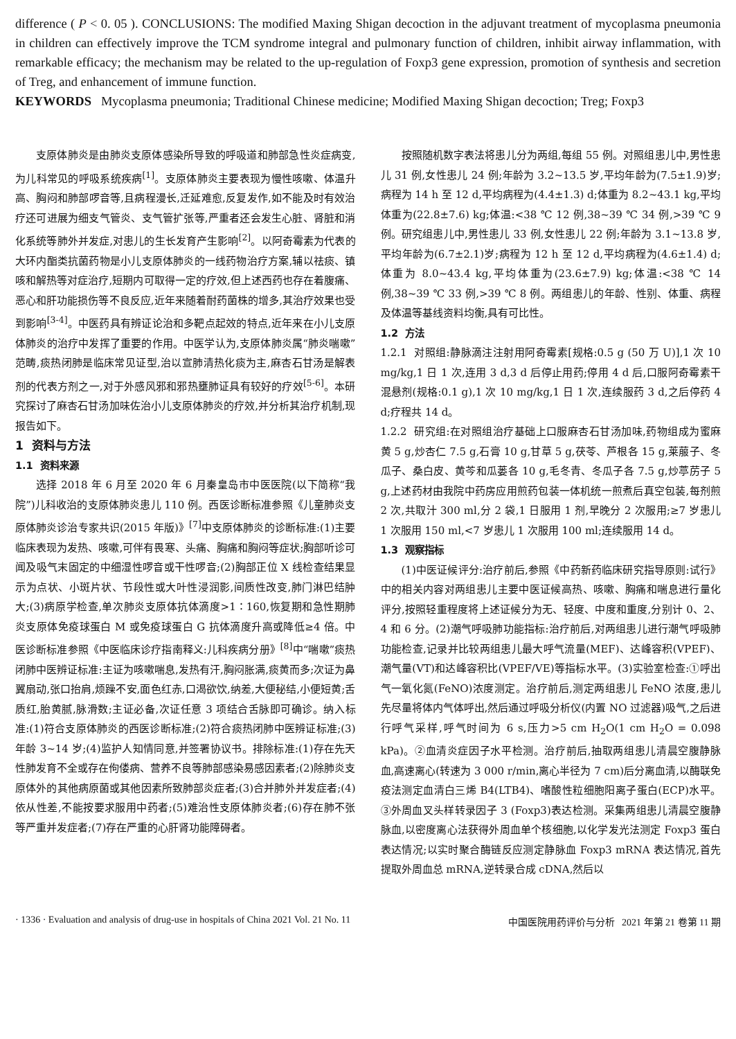difference ( P < 0. 05 ). CONCLUSIONS: The modified Maxing Shigan decoction in the adjuvant treatment of mycoplasma pneumonia in children can effectively improve the TCM syndrome integral and pulmonary function of children, inhibit airway inflammation, with remarkable efficacy; the mechanism may be related to the up-regulation of Foxp3 gene expression, promotion of synthesis and secretion of Treg, and enhancement of immune function.
KEYWORDS Mycoplasma pneumonia; Traditional Chinese medicine; Modified Maxing Shigan decoction; Treg; Foxp3
支原体肺炎是由肺炎支原体感染所导致的呼吸道和肺部急性炎症病变,为儿科常见的呼吸系统疾病<sup>[1]</sup>。支原体肺炎主要表现为慢性咳嗽、体温升高、胸闷和肺部啰音等,且病程漫长,迁延难愈,反复发作,如不能及时有效治疗还可进展为细支气管炎、支气管扩张等,严重者还会发生心脏、肾脏和消化系统等肺外并发症,对患儿的生长发育产生影响<sup>[2]</sup>。以阿奇霉素为代表的大环内酯类抗菌药物是小儿支原体肺炎的一线药物治疗方案,辅以祛痰、镇咳和解热等对症治疗,短期内可取得一定的疗效,但上述西药也存在着腹痛、恶心和肝功能损伤等不良反应,近年来随着耐药菌株的增多,其治疗效果也受到影响<sup>[3-4]</sup>。中医药具有辨证论治和多靶点起效的特点,近年来在小儿支原体肺炎的治疗中发挥了重要的作用。中医学认为,支原体肺炎属“肺炎喘嗽”范畴,痰热闭肺是临床常见证型,治以宣肺清热化痰为主,麻杏石甘汤是解表剂的代表方剂之一,对于外感风邪和邪热壅肺证具有较好的疗效<sup>[5-6]</sup>。本研究探讨了麻杏石甘汤加味佐治小儿支原体肺炎的疗效,并分析其治疗机制,现报告如下。
1 资料与方法
1.1 资料来源
选择 2018 年 6 月至 2020 年 6 月秦皇岛市中医医院(以下简称“我院”)儿科收治的支原体肺炎患儿 110 例。西医诊断标准参照《儿童肺炎支原体肺炎诊治专家共识(2015 年版)》<sup>[7]</sup>中支原体肺炎的诊断标准:(1)主要临床表现为发热、咳嗽,可伴有畏寒、头痛、胸痛和胸闷等症状;胸部听诊可闻及吸气末固定的中细湿性啰音或干性啰音;(2)胸部正位 X 线检查结果显示为点状、小斑片状、节段性或大叶性浸润影,间质性改变,肺门淋巴结肿大;(3)病原学检查,单次肺炎支原体抗体滴度>1∶160,恢复期和急性期肺炎支原体免疫球蛋白 M 或免疫球蛋白 G 抗体滴度升高或降低≥4 倍。中医诊断标准参照《中医临床诊疗指南释义:儿科疾病分册》<sup>[8]</sup>中“喘嗽”痰热闭肺中医辨证标准:主证为咳嗽喘息,发热有汗,胸闷胀满,痰黄而多;次证为鼻翼扇动,张口抬肩,烦躁不安,面色红赤,口渴欲饮,纳差,大便秘结,小便短黄;舌质红,胎黄腻,脉滑数;主证必备,次证任意 3 项结合舌脉即可确诊。纳入标准:(1)符合支原体肺炎的西医诊断标准;(2)符合痰热闭肺中医辨证标准;(3)年龄 3~14 岁;(4)监护人知情同意,并签署协议书。排除标准:(1)存在先天性肺发育不全或存在佝偻病、营养不良等肺部感染易感因素者;(2)除肺炎支原体外的其他病原菌或其他因素所致肺部炎症者;(3)合并肺外并发症者;(4)依从性差,不能按要求服用中药者;(5)难治性支原体肺炎者;(6)存在肺不张等严重并发症者;(7)存在严重的心肝肾功能障碍者。
按照随机数字表法将患儿分为两组,每组 55 例。对照组患儿中,男性患儿 31 例,女性患儿 24 例;年龄为 3.2~13.5 岁,平均年龄为(7.5±1.9)岁;病程为 14 h 至 12 d,平均病程为(4.4±1.3) d;体重为 8.2~43.1 kg,平均体重为(22.8±7.6) kg;体温:<38 ℃ 12 例,38~39 ℃ 34 例,>39 ℃ 9 例。研究组患儿中,男性患儿 33 例,女性患儿 22 例;年龄为 3.1~13.8 岁,平均年龄为(6.7±2.1)岁;病程为 12 h 至 12 d,平均病程为(4.6±1.4) d;体重为 8.0~43.4 kg,平均体重为(23.6±7.9) kg;体温:<38 ℃ 14 例,38~39 ℃ 33 例,>39 ℃ 8 例。两组患儿的年龄、性别、体重、病程及体温等基线资料均衡,具有可比性。
1.2 方法
1.2.1 对照组:静脉滴注注射用阿奇霉素[规格:0.5 g (50 万 U)],1 次 10 mg/kg,1 日 1 次,连用 3 d,3 d 后停止用药;停用 4 d 后,口服阿奇霉素干混悬剂(规格:0.1 g),1 次 10 mg/kg,1 日 1 次,连续服药 3 d,之后停药 4 d;疗程共 14 d。
1.2.2 研究组:在对照组治疗基础上口服麻杏石甘汤加味,药物组成为蜜麻黄 5 g,炒杏仁 7.5 g,石膏 10 g,甘草 5 g,茯苓、芦根各 15 g,莱菔子、冬瓜子、桑白皮、黄芩和瓜蒌各 10 g,毛冬青、冬瓜子各 7.5 g,炒葶苈子 5 g,上述药材由我院中药房应用煎药包装一体机统一煎煮后真空包装,每剂煎 2 次,共取汁 300 ml,分 2 袋,1 日服用 1 剂,早晚分 2 次服用;≥7 岁患儿 1 次服用 150 ml,<7 岁患儿 1 次服用 100 ml;连续服用 14 d。
1.3 观察指标
(1)中医证候评分:治疗前后,参照《中药新药临床研究指导原则:试行》中的相关内容对两组患儿主要中医证候高热、咳嗽、胸痛和喘息进行量化评分,按照轻重程度将上述证候分为无、轻度、中度和重度,分别计 0、2、4 和 6 分。(2)潮气呼吸肺功能指标:治疗前后,对两组患儿进行潮气呼吸肺功能检查,记录并比较两组患儿最大呼气流量(MEF)、达峰容积(VPEF)、潮气量(VT)和达峰容积比(VPEF/VE)等指标水平。(3)实验室检查:①呼出气一氧化氮(FeNO)浓度测定。治疗前后,测定两组患儿 FeNO 浓度,患儿先尽量将体内气体呼出,然后通过呼吸分析仪(内置 NO 过滤器)吸气,之后进行呼气采样,呼气时间为 6 s,压力>5 cm H<sub>2</sub>O(1 cm H<sub>2</sub>O = 0.098 kPa)。②血清炎症因子水平检测。治疗前后,抽取两组患儿清晨空腹静脉血,高速离心(转速为 3 000 r/min,离心半径为 7 cm)后分离血清,以酶联免疫法测定血清白三烯 B4(LTB4)、嗜酸性粒细胞阳离子蛋白(ECP)水平。③外周血叉头样转录因子 3 (Foxp3)表达检测。采集两组患儿清晨空腹静脉血,以密度离心法获得外周血单个核细胞,以化学发光法测定 Foxp3 蛋白表达情况;以实时聚合酶链反应测定静脉血 Foxp3 mRNA 表达情况,首先提取外周血总 mRNA,逆转录合成 cDNA,然后以
· 1336 · Evaluation and analysis of drug-use in hospitals of China 2021 Vol. 21 No. 11 中国医院用药评价与分析 2021 年第 21 卷第 11 期